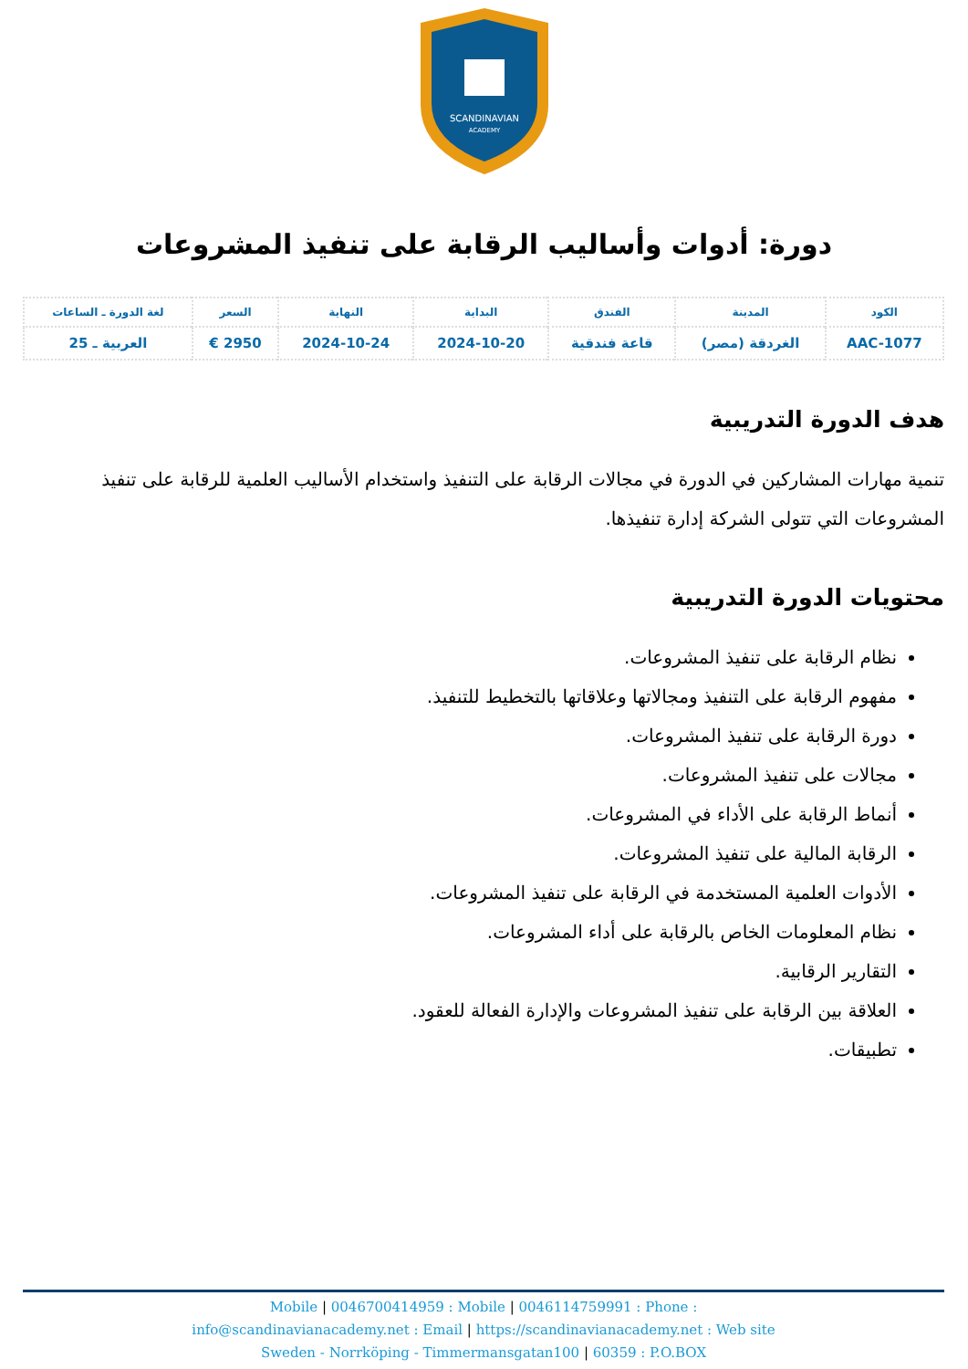SCANDINAVIAN
ACADEMY
دورة: أدوات وأساليب الرقابة على تنفيذ المشروعات
| الكود | المدينة | الفندق | البداية | النهاية | السعر | لغة الدورة ـ الساعات |
| --- | --- | --- | --- | --- | --- | --- |
| AAC-1077 | الغردقة (مصر) | قاعة فندقية | 2024-10-20 | 2024-10-24 | 2950 € | العربية ـ 25 |
هدف الدورة التدريبية
تنمية مهارات المشاركين في الدورة في مجالات الرقابة على التنفيذ واستخدام الأساليب العلمية للرقابة على تنفيذ المشروعات التي تتولى الشركة إدارة تنفيذها.
محتويات الدورة التدريبية
نظام الرقابة على تنفيذ المشروعات.
مفهوم الرقابة على التنفيذ ومجالاتها وعلاقاتها بالتخطيط للتنفيذ.
دورة الرقابة على تنفيذ المشروعات.
مجالات على تنفيذ المشروعات.
أنماط الرقابة على الأداء في المشروعات.
الرقابة المالية على تنفيذ المشروعات.
الأدوات العلمية المستخدمة في الرقابة على تنفيذ المشروعات.
نظام المعلومات الخاص بالرقابة على أداء المشروعات.
التقارير الرقابية.
العلاقة بين الرقابة على تنفيذ المشروعات والإدارة الفعالة للعقود.
تطبيقات.
Mobile | 0046700414959 : Mobile | 0046114759991 : Phone :
info@scandinavianacademy.net : Email | https://scandinavianacademy.net : Web site
Sweden - Norrköping - Timmermansgatan100 | 60359 : P.O.BOX